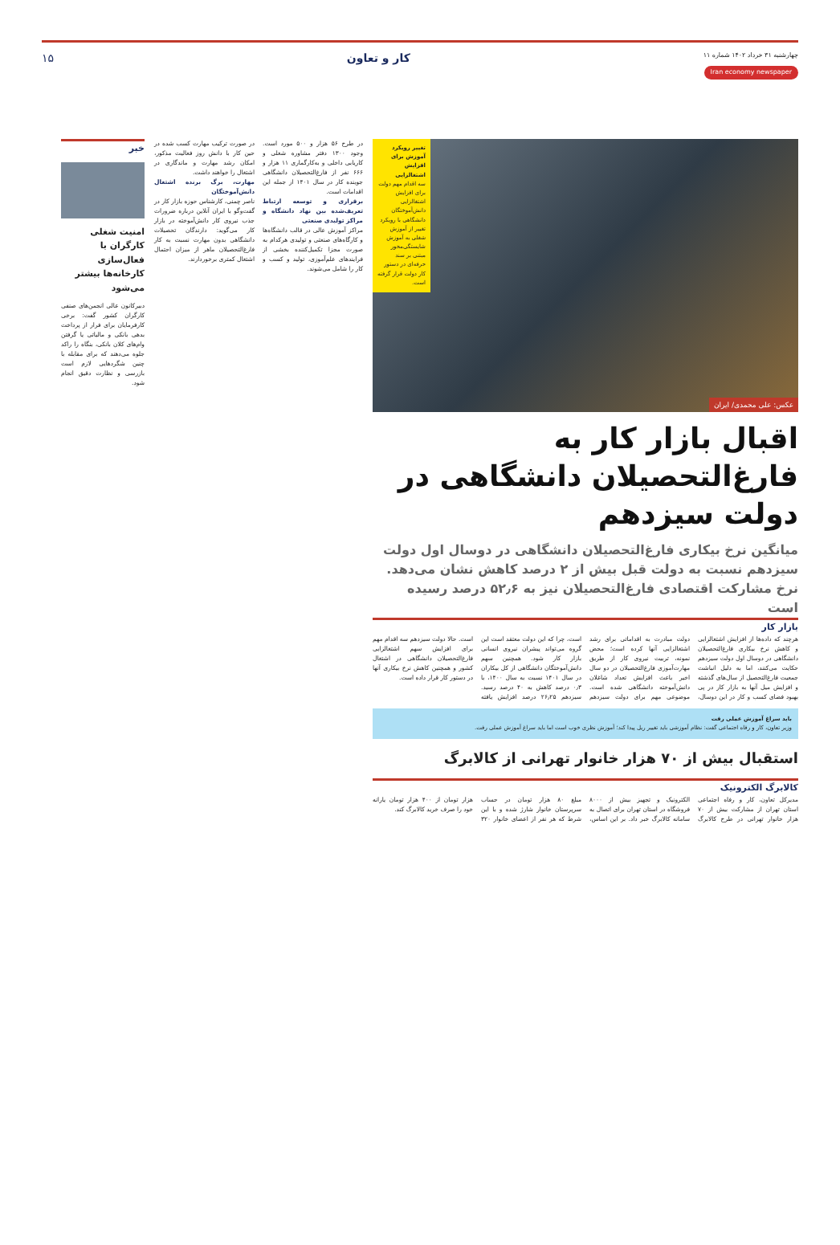چهارشنبه ۳۱ خرداد ۱۴۰۲ شماره ۱۱
Iran economy newspaper
کار و تعاون ۱۵
تغییر رویکرد آموزش برای افزایش اشتغالزایی
سه اقدام مهم دولت برای افزایش اشتغالزایی دانش‌آموختگان دانشگاهی با رویکرد تغییر از آموزش شغلی به آموزش شایستگی‌محور مبتنی بر سند حرفه‌ای در دستور کار دولت قرار گرفته است.
عکس: علی محمدی/ ایران
اقبال بازار کار به فارغ‌التحصیلان دانشگاهی در دولت سیزدهم
میانگین نرخ بیکاری فارغ‌التحصیلان دانشگاهی در دوسال اول دولت سیزدهم نسبت به دولت قبل بیش از ۲ درصد کاهش نشان می‌دهد. نرخ مشارکت اقتصادی فارغ‌التحصیلان نیز به ۵۲٫۶ درصد رسیده است
بازار کار
هرچند که داده‌ها از افزایش اشتغالزایی و کاهش نرخ بیکاری فارغ‌التحصیلان دانشگاهی در دوسال اول دولت سیزدهم حکایت می‌کنند، اما به دلیل انباشت جمعیت فارغ‌التحصیل از سال‌های گذشته و افزایش میل آنها به بازار کار در پی بهبود فضای کسب و کار در این دوسال، دولت مبادرت به اقداماتی برای رشد اشتغالزایی آنها کرده است؛ محض نمونه، تربیت نیروی کار از طریق مهارت‌آموزی فارغ‌التحصیلان در دو سال اخیر باعث افزایش تعداد شاغلان دانش‌آموخته دانشگاهی شده است. موضوعی مهم برای دولت سیزدهم است، چرا که این دولت معتقد است این گروه می‌تواند پیشران نیروی انسانی بازار کار شود. همچنین سهم دانش‌آموختگان دانشگاهی از کل بیکاران در سال ۱۴۰۱ نسبت به سال ۱۴۰۰، با ۰٫۳ درصد کاهش به ۴۰ درصد رسید. سیزدهم ۲۶٫۲۵ درصد افزایش یافته است. حالا دولت سیزدهم سه اقدام مهم برای افزایش سهم اشتغالزایی فارغ‌التحصیلان دانشگاهی در اشتغال کشور و همچنین کاهش نرخ بیکاری آنها در دستور کار قرار داده است.
باید سراغ آموزش عملی رفت
وزیر تعاون، کار و رفاه اجتماعی گفت: نظام آموزشی باید تغییر ریل پیدا کند؛ آموزش نظری خوب است اما باید سراغ آموزش عملی رفت.
استقبال بیش از ۷۰ هزار خانوار تهرانی از کالابرگ
کالابرگ الکترونیک
مدیرکل تعاون، کار و رفاه اجتماعی استان تهران از مشارکت بیش از ۷۰ هزار خانوار تهرانی در طرح کالابرگ الکترونیک و تجهیز بیش از ۸۰۰۰ فروشگاه در استان تهران برای اتصال به سامانه کالابرگ خبر داد. بر این اساس، مبلغ ۸۰ هزار تومان در حساب سرپرستان خانوار شارژ شده و با این شرط که هر نفر از اعضای خانوار ۳۲۰ هزار تومان از ۴۰۰ هزار تومان یارانه خود را صرف خرید کالابرگ کند.
در طرح ۵۶ هزار و ۵۰۰ مورد است. وجود ۱۳۰۰ دفتر مشاوره شغلی و کاریابی داخلی و به‌کارگماری ۱۱ هزار و ۶۶۶ نفر از فارغ‌التحصیلان دانشگاهی جوینده کار در سال ۱۴۰۱ از جمله این اقدامات است.
برقراری و توسعه ارتباط تعریف‌شده بین نهاد دانشگاه و مراکز تولیدی صنعتی
مراکز آموزش عالی در قالب دانشگاه‌ها و کارگاه‌های صنعتی و تولیدی هرکدام به صورت مجزا تکمیل‌کننده بخشی از فرایندهای علم‌آموزی، تولید و کسب و کار را شامل می‌شوند.
در صورت ترکیب مهارت کسب شده در حین کار با دانش روز فعالیت مذکور، امکان رشد مهارت و ماندگاری در اشتغال را خواهند داشت.
مهارت، برگ برنده اشتغال دانش‌آموختگان
ناصر چمنی، کارشناس حوزه بازار کار در گفت‌وگو با ایران آنلاین درباره ضرورات جذب نیروی کار دانش‌آموخته در بازار کار می‌گوید: دارندگان تحصیلات دانشگاهی بدون مهارت نسبت به کار فارغ‌التحصیلان ماهر از میزان احتمال اشتغال کمتری برخوردارند.
خبر
امنیت شغلی کارگران با فعال‌سازی کارخانه‌ها بیشتر می‌شود
دبیرکانون عالی انجمن‌های صنفی کارگران کشور گفت: برخی کارفرمایان برای فرار از پرداخت بدهی بانکی و مالیاتی یا گرفتن وام‌های کلان بانکی، بنگاه را راکد جلوه می‌دهند که برای مقابله با چنین شگردهایی لازم است بازرسی و نظارت دقیق انجام شود.